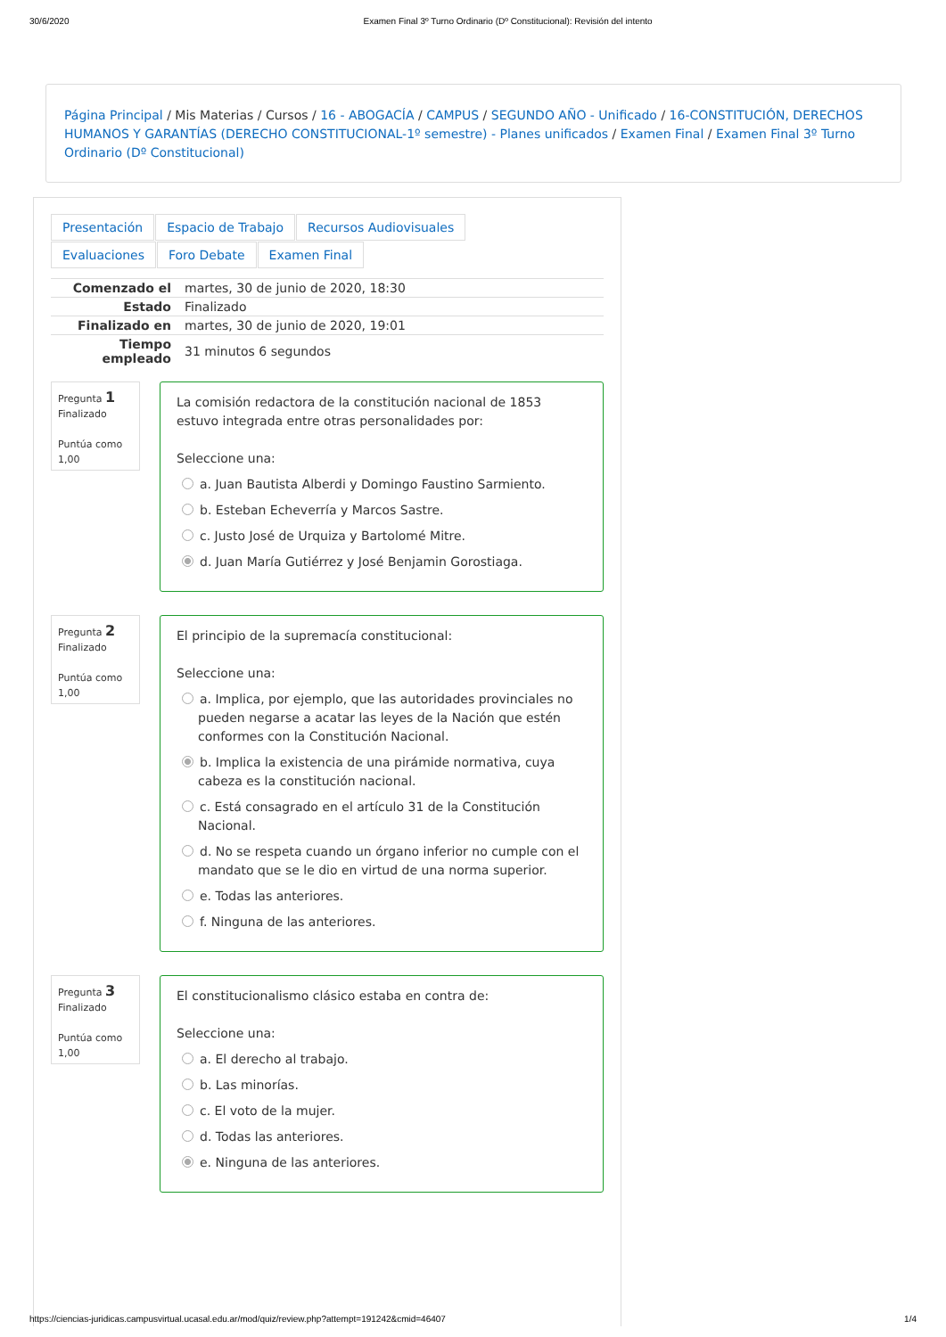30/6/2020 Examen Final 3º Turno Ordinario (Dº Constitucional): Revisión del intento
Página Principal / Mis Materias / Cursos / 16 - ABOGACÍA / CAMPUS / SEGUNDO AÑO - Unificado / 16-CONSTITUCIÓN, DERECHOS HUMANOS Y GARANTÍAS (DERECHO CONSTITUCIONAL-1º semestre) - Planes unificados / Examen Final / Examen Final 3º Turno Ordinario (Dº Constitucional)
Presentación Espacio de Trabajo Recursos Audiovisuales Evaluaciones Foro Debate Examen Final
| Comenzado el | martes, 30 de junio de 2020, 18:30 |
| Estado | Finalizado |
| Finalizado en | martes, 30 de junio de 2020, 19:01 |
| Tiempo empleado | 31 minutos 6 segundos |
Pregunta 1
Finalizado
Puntúa como 1,00
La comisión redactora de la constitución nacional de 1853 estuvo integrada entre otras personalidades por:
Seleccione una:
a. Juan Bautista Alberdi y Domingo Faustino Sarmiento.
b. Esteban Echeverría y Marcos Sastre.
c. Justo José de Urquiza y Bartolomé Mitre.
d. Juan María Gutiérrez y José Benjamin Gorostiaga.
Pregunta 2
Finalizado
Puntúa como 1,00
El principio de la supremacía constitucional:
Seleccione una:
a. Implica, por ejemplo, que las autoridades provinciales no pueden negarse a acatar las leyes de la Nación que estén conformes con la Constitución Nacional.
b. Implica la existencia de una pirámide normativa, cuya cabeza es la constitución nacional.
c. Está consagrado en el artículo 31 de la Constitución Nacional.
d. No se respeta cuando un órgano inferior no cumple con el mandato que se le dio en virtud de una norma superior.
e. Todas las anteriores.
f. Ninguna de las anteriores.
Pregunta 3
Finalizado
Puntúa como 1,00
El constitucionalismo clásico estaba en contra de:
Seleccione una:
a. El derecho al trabajo.
b. Las minorías.
c. El voto de la mujer.
d. Todas las anteriores.
e. Ninguna de las anteriores.
https://ciencias-juridicas.campusvirtual.ucasal.edu.ar/mod/quiz/review.php?attempt=191242&cmid=46407 1/4